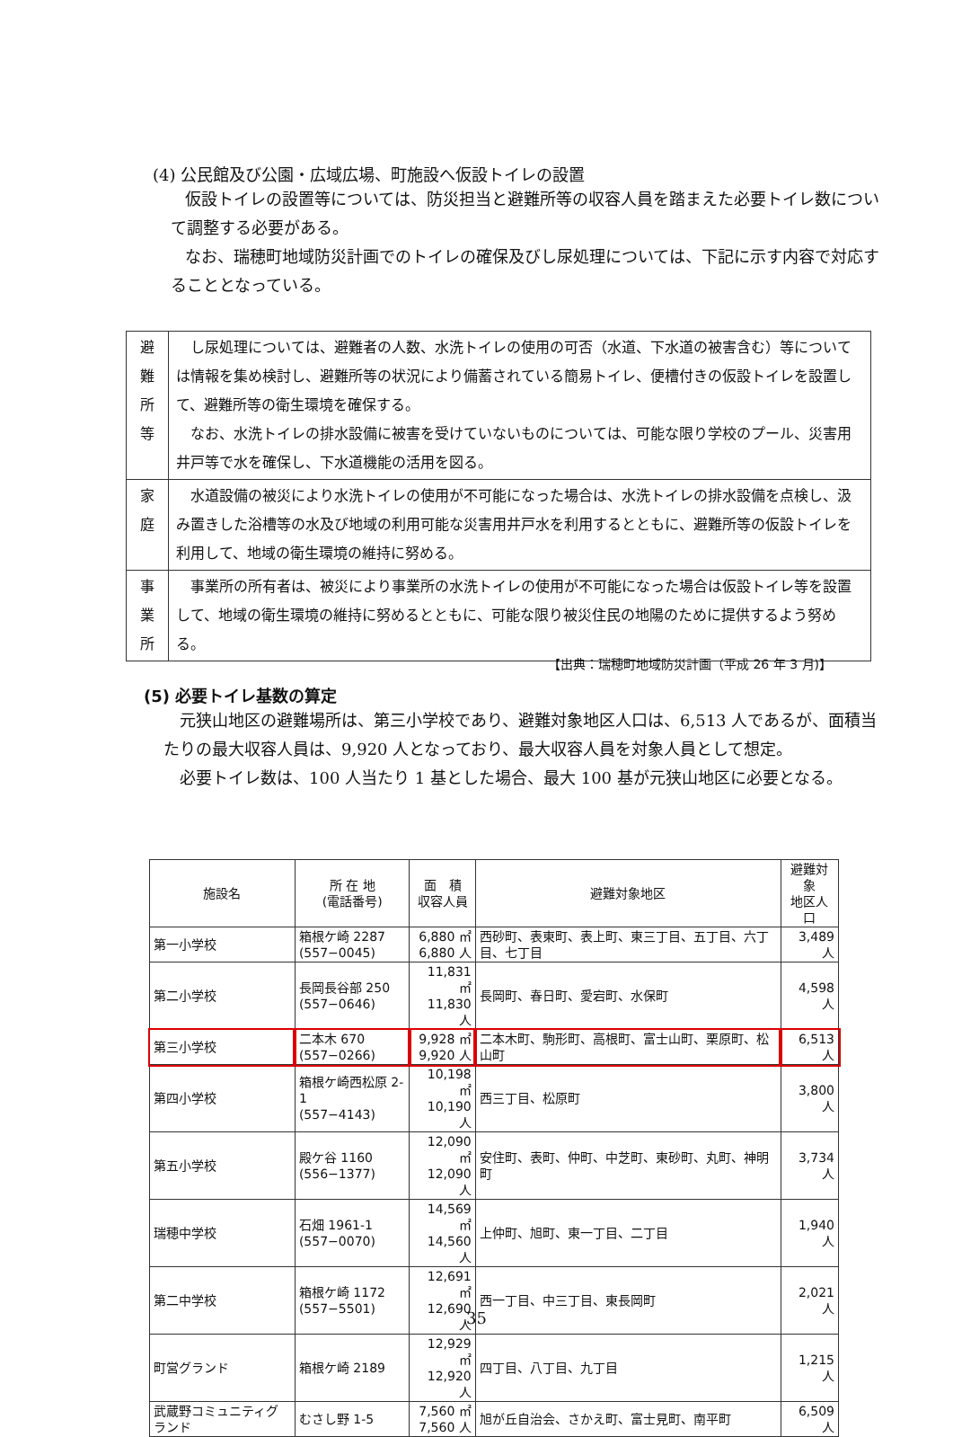(4) 公民館及び公園・広域広場、町施設へ仮設トイレの設置
仮設トイレの設置等については、防災担当と避難所等の収容人員を踏まえた必要トイレ数について調整する必要がある。
なお、瑞穂町地域防災計画でのトイレの確保及びし尿処理については、下記に示す内容で対応することとなっている。
| 避 難 所 等 | し尿処理については、避難者の人数、水洗トイレの使用の可否（水道、下水道の被害含む）等については情報を集め検討し、避難所等の状況により備蓄されている簡易トイレ、便槽付きの仮設トイレを設置して、避難所等の衛生環境を確保する。 なお、水洗トイレの排水設備に被害を受けていないものについては、可能な限り学校のプール、災害用井戸等で水を確保し、下水道機能の活用を図る。 |
| 家 庭 | 水道設備の被災により水洗トイレの使用が不可能になった場合は、水洗トイレの排水設備を点検し、汲み置きした浴槽等の水及び地域の利用可能な災害用井戸水を利用するとともに、避難所等の仮設トイレを利用して、地域の衛生環境の維持に努める。 |
| 事 業 所 | 事業所の所有者は、被災により事業所の水洗トイレの使用が不可能になった場合は仮設トイレ等を設置して、地域の衛生環境の維持に努めるとともに、可能な限り被災住民の地陽のために提供するよう努める。 |
【出典：瑞穂町地域防災計画（平成 26 年 3 月)】
(5) 必要トイレ基数の算定
元狭山地区の避難場所は、第三小学校であり、避難対象地区人口は、6,513 人であるが、面積当たりの最大収容人員は、9,920 人となっており、最大収容人員を対象人員として想定。
必要トイレ数は、100 人当たり 1 基とした場合、最大 100 基が元狭山地区に必要となる。
| 施設名 | 所 在 地 (電話番号) | 面 積 収容人員 | 避難対象地区 | 避難対象 地区人口 |
| --- | --- | --- | --- | --- |
| 第一小学校 | 箱根ケ崎 2287 (557−0045) | 6,880 ㎡ 6,880 人 | 西砂町、表東町、表上町、東三丁目、五丁目、六丁目、七丁目 | 3,489 人 |
| 第二小学校 | 長岡長谷部 250 (557−0646) | 11,831 ㎡ 11,830 人 | 長岡町、春日町、愛宕町、水保町 | 4,598 人 |
| 第三小学校 | 二本木 670 (557−0266) | 9,928 ㎡ 9,920 人 | 二本木町、駒形町、高根町、富士山町、栗原町、松山町 | 6,513 人 |
| 第四小学校 | 箱根ケ崎西松原 2-1 (557−4143) | 10,198 ㎡ 10,190 人 | 西三丁目、松原町 | 3,800 人 |
| 第五小学校 | 殿ケ谷 1160 (556−1377) | 12,090 ㎡ 12,090 人 | 安住町、表町、仲町、中芝町、東砂町、丸町、神明町 | 3,734 人 |
| 瑞穂中学校 | 石畑 1961-1 (557−0070) | 14,569 ㎡ 14,560 人 | 上仲町、旭町、東一丁目、二丁目 | 1,940 人 |
| 第二中学校 | 箱根ケ崎 1172 (557−5501) | 12,691 ㎡ 12,690 人 | 西一丁目、中三丁目、東長岡町 | 2,021 人 |
| 町営グランド | 箱根ケ崎 2189 | 12,929 ㎡ 12,920 人 | 四丁目、八丁目、九丁目 | 1,215 人 |
| 武蔵野コミュニティグランド | むさし野 1-5 | 7,560 ㎡ 7,560 人 | 旭が丘自治会、さかえ町、富士見町、南平町 | 6,509 人 |
35